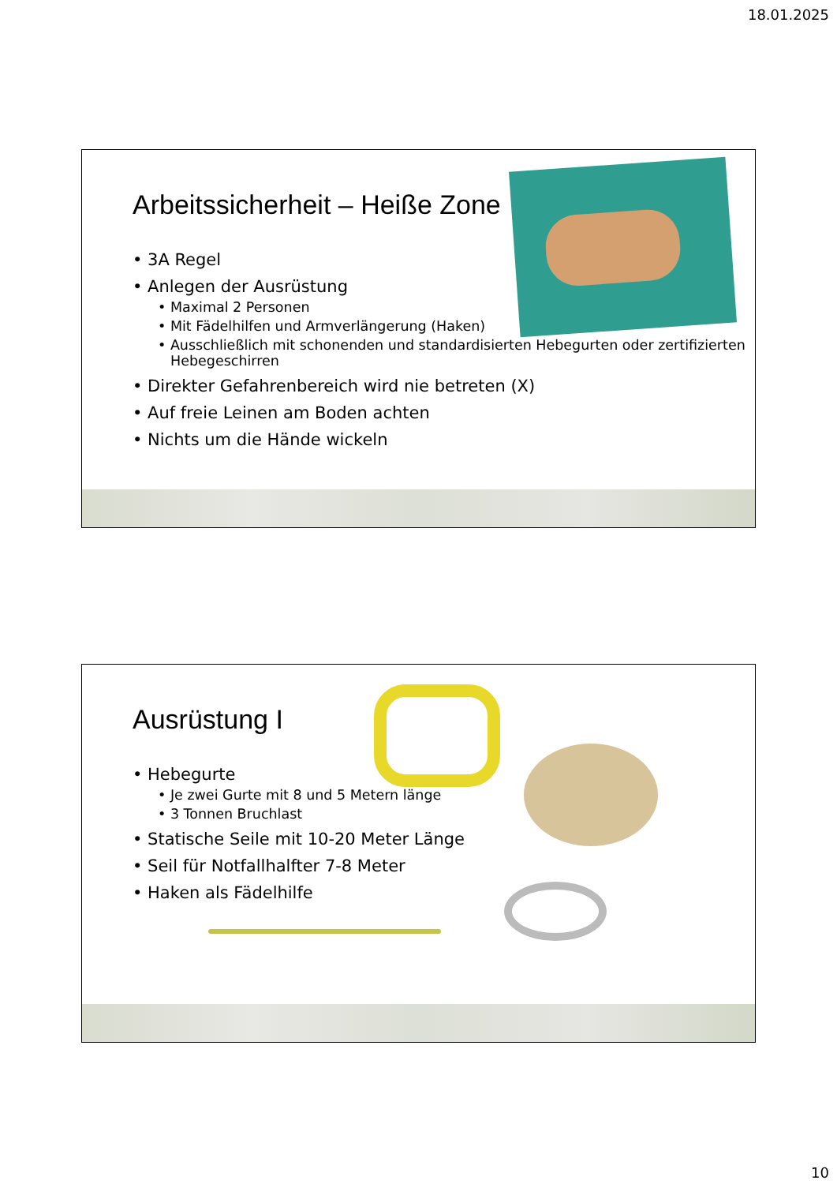18.01.2025
Arbeitssicherheit – Heiße Zone
• 3A Regel
• Anlegen der Ausrüstung
• Maximal 2 Personen
• Mit Fädelhilfen und Armverlängerung (Haken)
• Ausschließlich mit schonenden und standardisierten Hebegurten oder zertifizierten Hebegeschirren
• Direkter Gefahrenbereich wird nie betreten (X)
• Auf freie Leinen am Boden achten
• Nichts um die Hände wickeln
Ausrüstung I
• Hebegurte
• Je zwei Gurte mit 8 und 5 Metern länge
• 3 Tonnen Bruchlast
• Statische Seile mit 10-20 Meter Länge
• Seil für Notfallhalfter 7-8 Meter
• Haken als Fädelhilfe
10